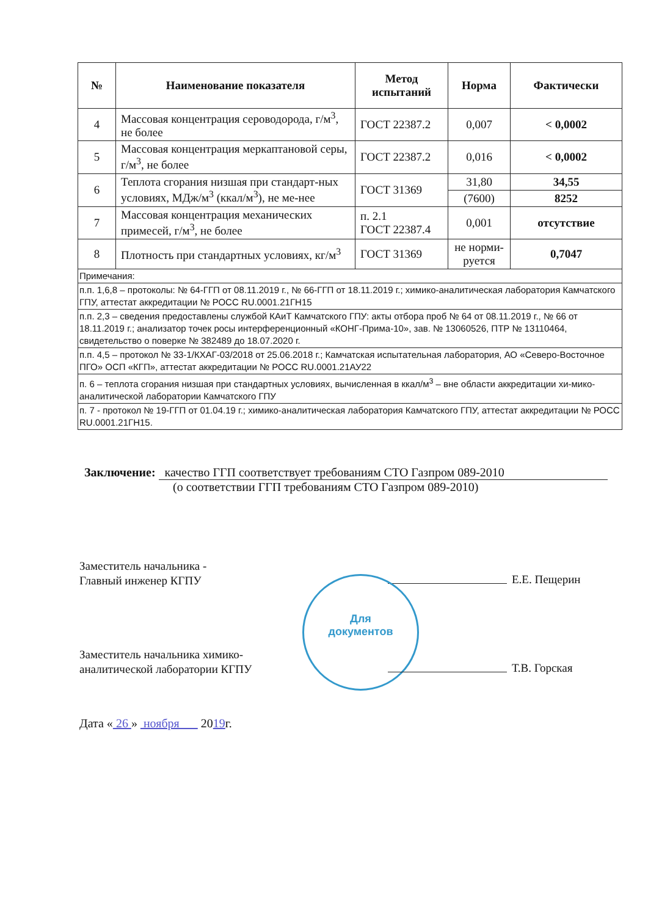| № | Наименование показателя | Метод испытаний | Норма | Фактически |
| --- | --- | --- | --- | --- |
| 4 | Массовая концентрация сероводорода, г/м<sup>3</sup>, не более | ГОСТ 22387.2 | 0,007 | < 0,0002 |
| 5 | Массовая концентрация меркаптановой серы, г/м<sup>3</sup>, не более | ГОСТ 22387.2 | 0,016 | < 0,0002 |
| 6 | Теплота сгорания низшая при стандарт-ных условиях, МДж/м<sup>3</sup> (ккал/м<sup>3</sup>), не ме-нее | ГОСТ 31369 | 31,80 | 34,55 |
| | | | (7600) | 8252 |
| 7 | Массовая концентрация механических примесей, г/м<sup>3</sup>, не более | п. 2.1 ГОСТ 22387.4 | 0,001 | отсутствие |
| 8 | Плотность при стандартных условиях, кг/м<sup>3</sup> | ГОСТ 31369 | не норми-руется | 0,7047 |
| Примечания: | | | | |
| п.п. 1,6,8 – протоколы: № 64-ГГП от 08.11.2019 г., № 66-ГГП от 18.11.2019 г.; химико-аналитическая лаборатория Камчатского ГПУ, аттестат аккредитации № РОСС RU.0001.21ГН15 | | | | |
| п.п. 2,3 – сведения предоставлены службой КАиТ Камчатского ГПУ: акты отбора проб № 64 от 08.11.2019 г., № 66 от 18.11.2019 г.; анализатор точек росы интерференционный «КОНГ-Прима-10», зав. № 13060526, ПТР № 13110464, свидетельство о поверке № 382489 до 18.07.2020 г. | | | | |
| п.п. 4,5 – протокол № 33-1/КХАГ-03/2018 от 25.06.2018 г.; Камчатская испытательная лаборатория, АО «Северо-Восточное ПГО» ОСП «КГП», аттестат аккредитации № РОСС RU.0001.21АУ22 | | | | |
| п. 6 – теплота сгорания низшая при стандартных условиях, вычисленная в ккал/м<sup>3</sup> – вне области аккредитации хи-мико-аналитической лаборатории Камчатского ГПУ | | | | |
| п. 7 - протокол № 19-ГГП от 01.04.19 г.; химико-аналитическая лаборатория Камчатского ГПУ, аттестат аккредитации № РОСС RU.0001.21ГН15. | | | | |
Заключение: качество ГГП соответствует требованиям СТО Газпром 089-2010
(о соответствии ГГП требованиям СТО Газпром 089-2010)
Заместитель начальника -
Главный инженер КГПУ
Е.Е. Пещерин
Для
документов
Заместитель начальника химико-
аналитической лаборатории КГПУ
Т.В. Горская
Дата « 26 » ноября 2019г.